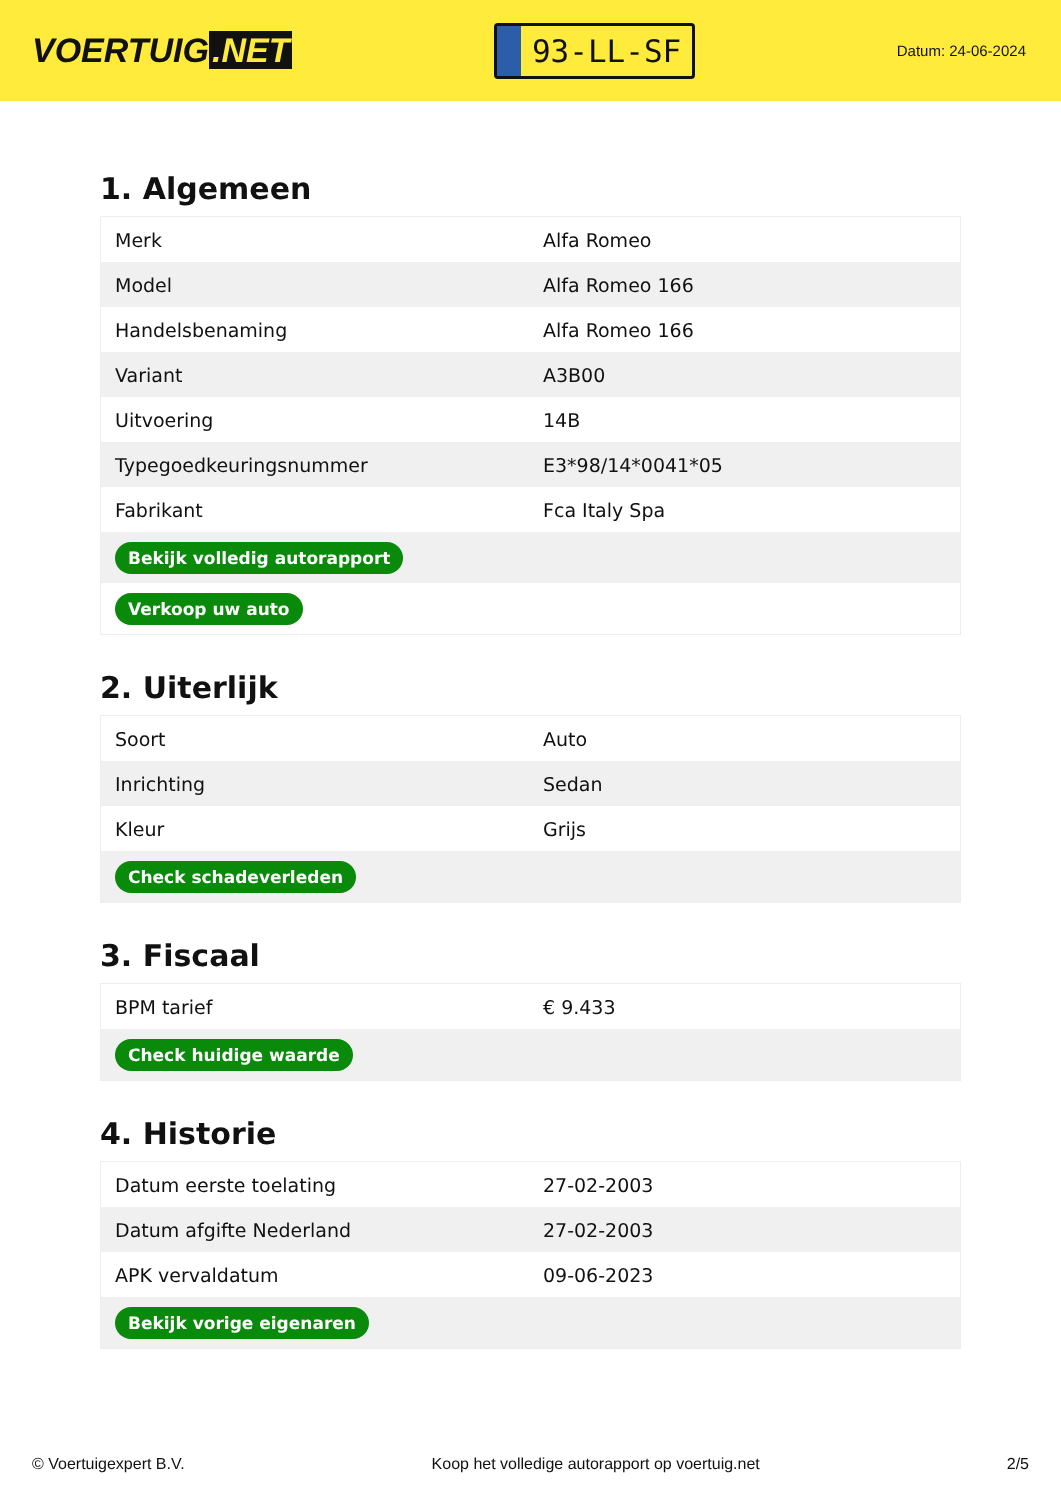VOERTUIG.NET
93-LL-SF
Datum: 24-06-2024
1. Algemeen
| Merk | Alfa Romeo |
| Model | Alfa Romeo 166 |
| Handelsbenaming | Alfa Romeo 166 |
| Variant | A3B00 |
| Uitvoering | 14B |
| Typegoedkeuringsnummer | E3*98/14*0041*05 |
| Fabrikant | Fca Italy Spa |
| Bekijk volledig autorapport | |
| Verkoop uw auto | |
2. Uiterlijk
| Soort | Auto |
| Inrichting | Sedan |
| Kleur | Grijs |
| Check schadeverleden | |
3. Fiscaal
| BPM tarief | € 9.433 |
| Check huidige waarde | |
4. Historie
| Datum eerste toelating | 27-02-2003 |
| Datum afgifte Nederland | 27-02-2003 |
| APK vervaldatum | 09-06-2023 |
| Bekijk vorige eigenaren | |
© Voertuigexpert B.V. Koop het volledige autorapport op voertuig.net 2/5